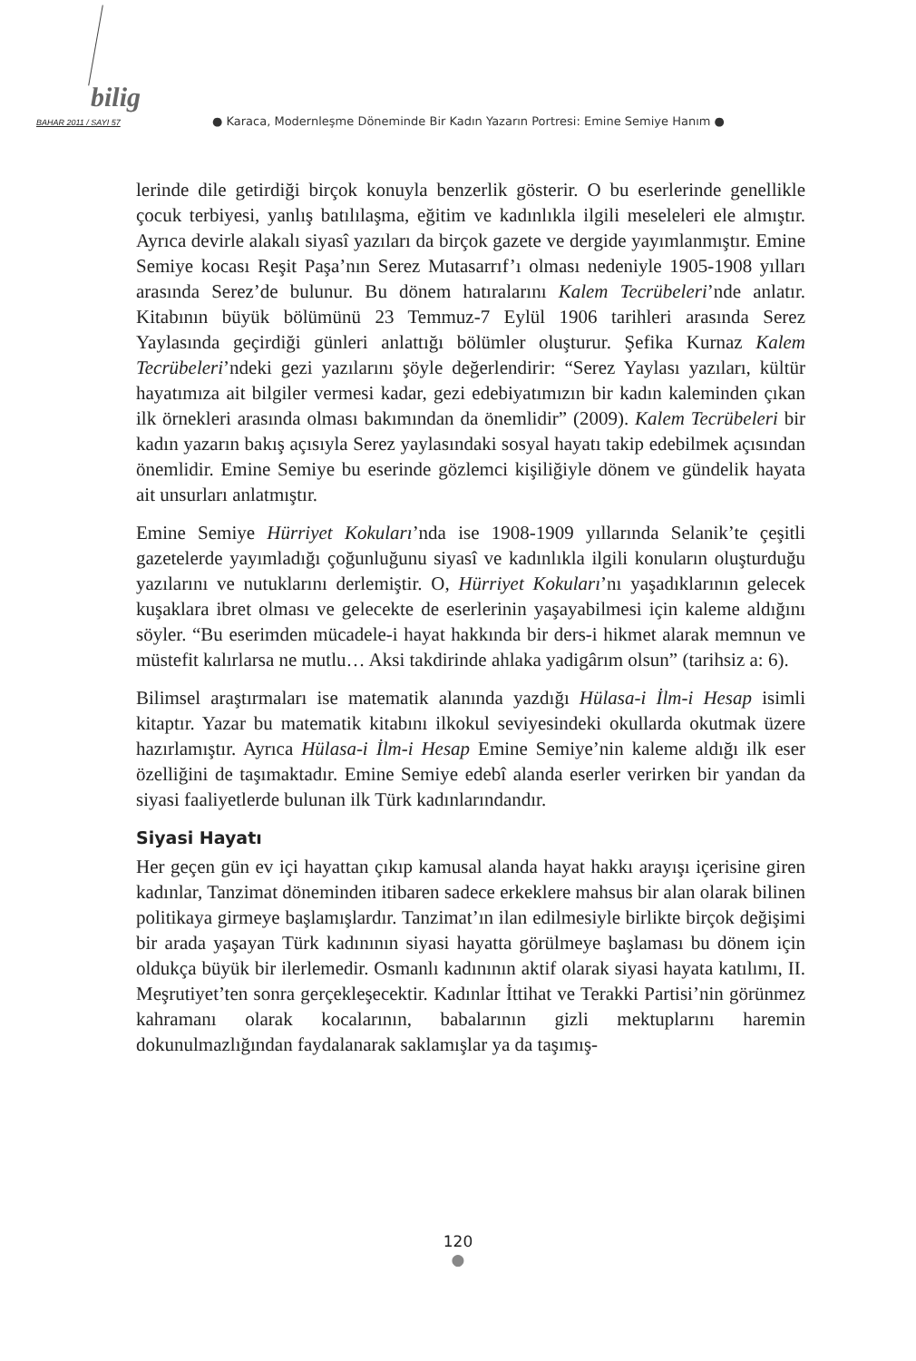bilig
BAHAR 2011 / SAYI 57 ● Karaca, Modernleşme Döneminde Bir Kadın Yazarın Portresi: Emine Semiye Hanım ●
lerinde dile getirdiği birçok konuyla benzerlik gösterir. O bu eserlerinde genellikle çocuk terbiyesi, yanlış batılılaşma, eğitim ve kadınlıkla ilgili meseleleri ele almıştır. Ayrıca devirle alakalı siyasî yazıları da birçok gazete ve dergide yayımlanmıştır. Emine Semiye kocası Reşit Paşa’nın Serez Mutasarrıf’ı olması nedeniyle 1905-1908 yılları arasında Serez’de bulunur. Bu dönem hatıralarını Kalem Tecrübeleri’nde anlatır. Kitabının büyük bölümünü 23 Temmuz-7 Eylül 1906 tarihleri arasında Serez Yaylasında geçirdiği günleri anlattığı bölümler oluşturur. Şefika Kurnaz Kalem Tecrübeleri’ndeki gezi yazılarını şöyle değerlendirir: “Serez Yaylası yazıları, kültür hayatımıza ait bilgiler vermesi kadar, gezi edebiyatımızın bir kadın kaleminden çıkan ilk örnekleri arasında olması bakımından da önemlidir” (2009). Kalem Tecrübeleri bir kadın yazarın bakış açısıyla Serez yaylasındaki sosyal hayatı takip edebilmek açısından önemlidir. Emine Semiye bu eserinde gözlemci kişiliğiyle dönem ve gündelik hayata ait unsurları anlatmıştır.
Emine Semiye Hürriyet Kokuları’nda ise 1908-1909 yıllarında Selanik’te çeşitli gazetelerde yayımladığı çoğunluğunu siyasî ve kadınlıkla ilgili konuların oluşturduğu yazılarını ve nutuklarını derlemiştir. O, Hürriyet Kokuları’nı yaşadıklarının gelecek kuşaklara ibret olması ve gelecekte de eserlerinin yaşayabilmesi için kaleme aldığını söyler. “Bu eserimden mücadele-i hayat hakkında bir ders-i hikmet alarak memnun ve müstefit kalırlarsa ne mutlu… Aksi takdirinde ahlaka yadigârım olsun” (tarihsiz a: 6).
Bilimsel araştırmaları ise matematik alanında yazdığı Hülasa-i İlm-i Hesap isimli kitaptır. Yazar bu matematik kitabını ilkokul seviyesindeki okullarda okutmak üzere hazırlamıştır. Ayrıca Hülasa-i İlm-i Hesap Emine Semiye’nin kaleme aldığı ilk eser özelliğini de taşımaktadır. Emine Semiye edebî alanda eserler verirken bir yandan da siyasi faaliyetlerde bulunan ilk Türk kadınlarındandır.
Siyasi Hayatı
Her geçen gün ev içi hayattan çıkıp kamusal alanda hayat hakkı arayışı içerisine giren kadınlar, Tanzimat döneminden itibaren sadece erkeklere mahsus bir alan olarak bilinen politikaya girmeye başlamışlardır. Tanzimat’ın ilan edilmesiyle birlikte birçok değişimi bir arada yaşayan Türk kadınının siyasi hayatta görülmeye başlaması bu dönem için oldukça büyük bir ilerlemedir. Osmanlı kadınının aktif olarak siyasi hayata katılımı, II. Meşrutiyet’ten sonra gerçekleşecektir. Kadınlar İttihat ve Terakki Partisi’nin görünmez kahramanı olarak kocalarının, babalarının gizli mektuplarını haremin dokunulmazlığından faydalanarak saklamışlar ya da taşımış-
120
●